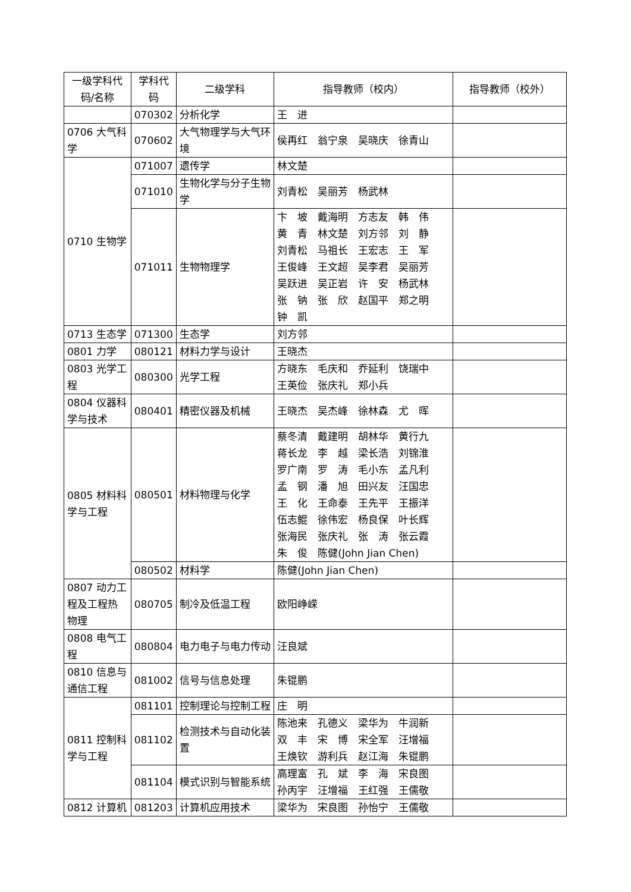| 一级学科代码/名称 | 学科代码 | 二级学科 | 指导教师（校内） | 指导教师（校外） |
| --- | --- | --- | --- | --- |
| | 070302 | 分析化学 | 王 进 | |
| 0706 大气科学 | 070602 | 大气物理学与大气环境 | 侯再红 翁宁泉 吴晓庆 徐青山 | |
| 0710 生物学 | 071007 | 遗传学 | 林文楚 | |
| | 071010 | 生物化学与分子生物学 | 刘青松 吴丽芳 杨武林 | |
| | 071011 | 生物物理学 | 卞 坡 戴海明 方志友 韩 伟 黄 青 林文楚 刘方邻 刘 静 刘青松 马祖长 王宏志 王 军 王俊峰 王文超 吴李君 吴丽芳 吴跃进 吴正岩 许 安 杨武林 张 钠 张 欣 赵国平 郑之明 钟 凯 | |
| 0713 生态学 | 071300 | 生态学 | 刘方邻 | |
| 0801 力学 | 080121 | 材料力学与设计 | 王晓杰 | |
| 0803 光学工程 | 080300 | 光学工程 | 方晓东 毛庆和 乔延利 饶瑞中 王英俭 张庆礼 郑小兵 | |
| 0804 仪器科学与技术 | 080401 | 精密仪器及机械 | 王晓杰 吴杰峰 徐林森 尤 晖 | |
| 0805 材料科学与工程 | 080501 | 材料物理与化学 | 蔡冬清 戴建明 胡林华 黄行九 蒋长龙 李 越 梁长浩 刘锦淮 罗广南 罗 涛 毛小东 孟凡利 孟 钢 潘 旭 田兴友 汪国忠 王 化 王命泰 王先平 王振洋 伍志鲲 徐伟宏 杨良保 叶长辉 张海民 张庆礼 张 涛 张云霞 朱 俊 陈健(John Jian Chen) | |
| | 080502 | 材料学 | 陈健(John Jian Chen) | |
| 0807 动力工程及工程热物理 | 080705 | 制冷及低温工程 | 欧阳峥嵘 | |
| 0808 电气工程 | 080804 | 电力电子与电力传动 | 汪良斌 | |
| 0810 信息与通信工程 | 081002 | 信号与信息处理 | 朱锟鹏 | |
| 0811 控制科学与工程 | 081101 | 控制理论与控制工程 | 庄 明 | |
| | 081102 | 检测技术与自动化装置 | 陈池来 孔德义 梁华为 牛润新 双 丰 宋 博 宋全军 汪增福 王焕钦 游利兵 赵江海 朱锟鹏 | |
| | 081104 | 模式识别与智能系统 | 高理富 孔 斌 李 海 宋良图 孙丙宇 汪增福 王红强 王儒敬 | |
| 0812 计算机 | 081203 | 计算机应用技术 | 梁华为 宋良图 孙怡宁 王儒敬 | |